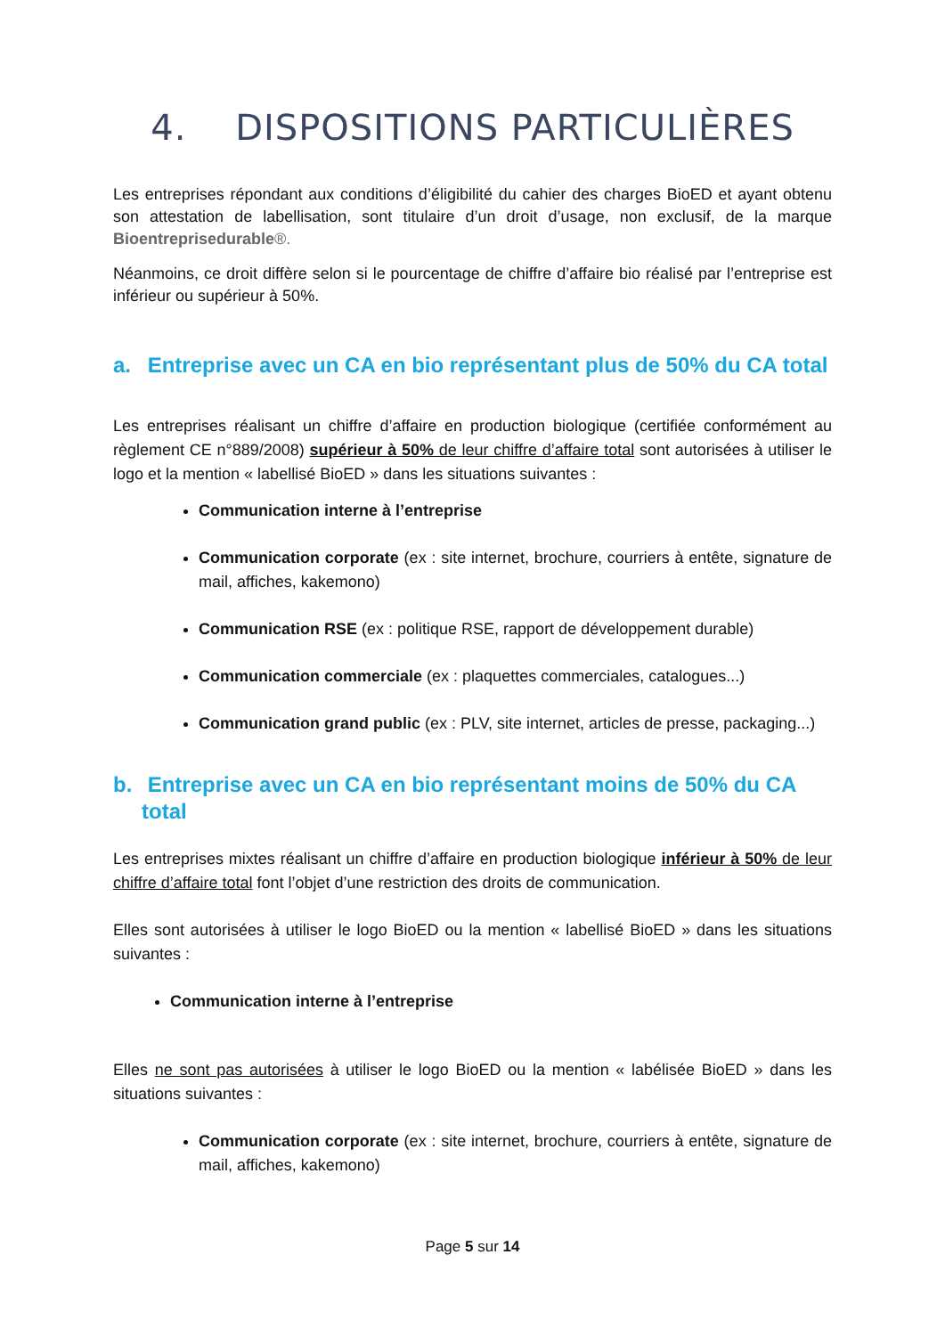4. DISPOSITIONS PARTICULIÈRES
Les entreprises répondant aux conditions d’éligibilité du cahier des charges BioED et ayant obtenu son attestation de labellisation, sont titulaire d’un droit d’usage, non exclusif, de la marque Bioentreprisedurable®.
Néanmoins, ce droit diffère selon si le pourcentage de chiffre d’affaire bio réalisé par l’entreprise est inférieur ou supérieur à 50%.
a. Entreprise avec un CA en bio représentant plus de 50% du CA total
Les entreprises réalisant un chiffre d’affaire en production biologique (certifiée conformément au règlement CE n°889/2008) supérieur à 50% de leur chiffre d’affaire total sont autorisées à utiliser le logo et la mention « labellisé BioED » dans les situations suivantes :
Communication interne à l’entreprise
Communication corporate (ex : site internet, brochure, courriers à entête, signature de mail, affiches, kakemono)
Communication RSE (ex : politique RSE, rapport de développement durable)
Communication commerciale (ex : plaquettes commerciales, catalogues...)
Communication grand public (ex : PLV, site internet, articles de presse, packaging...)
b. Entreprise avec un CA en bio représentant moins de 50% du CA total
Les entreprises mixtes réalisant un chiffre d’affaire en production biologique inférieur à 50% de leur chiffre d’affaire total font l’objet d’une restriction des droits de communication.
Elles sont autorisées à utiliser le logo BioED ou la mention « labellisé BioED » dans les situations suivantes :
Communication interne à l’entreprise
Elles ne sont pas autorisées à utiliser le logo BioED ou la mention « labélisée BioED » dans les situations suivantes :
Communication corporate (ex : site internet, brochure, courriers à entête, signature de mail, affiches, kakemono)
Page 5 sur 14